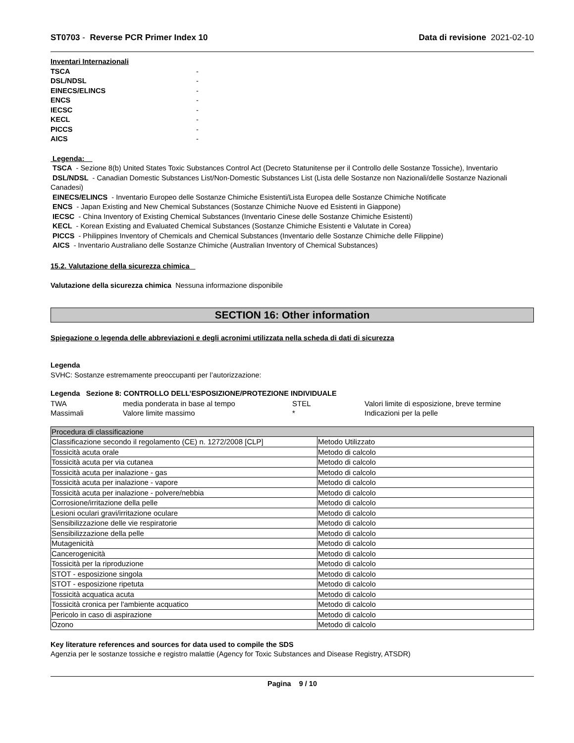ST0703 - Reverse PCR Primer Index 10 Data di revisione 2021-02-10
Inventari Internazionali TSCA - DSL/NDSL - EINECS/ELINCS - ENCS - IECSC - KECL - PICCS - AICS -
Legenda:
TSCA - Sezione 8(b) United States Toxic Substances Control Act (Decreto Statunitense per il Controllo delle Sostanze Tossiche), Inventario
DSL/NDSL - Canadian Domestic Substances List/Non-Domestic Substances List (Lista delle Sostanze non Nazionali/delle Sostanze Nazionali Canadesi)
EINECS/ELINCS - Inventario Europeo delle Sostanze Chimiche Esistenti/Lista Europea delle Sostanze Chimiche Notificate
ENCS - Japan Existing and New Chemical Substances (Sostanze Chimiche Nuove ed Esistenti in Giappone)
IECSC - China Inventory of Existing Chemical Substances (Inventario Cinese delle Sostanze Chimiche Esistenti)
KECL - Korean Existing and Evaluated Chemical Substances (Sostanze Chimiche Esistenti e Valutate in Corea)
PICCS - Philippines Inventory of Chemicals and Chemical Substances (Inventario delle Sostanze Chimiche delle Filippine)
AICS - Inventario Australiano delle Sostanze Chimiche (Australian Inventory of Chemical Substances)
15.2. Valutazione della sicurezza chimica
Valutazione della sicurezza chimica Nessuna informazione disponibile
SECTION 16: Other information
Spiegazione o legenda delle abbreviazioni e degli acronimi utilizzata nella scheda di dati di sicurezza
Legenda
SVHC: Sostanze estremamente preoccupanti per l’autorizzazione:
Legenda Sezione 8: CONTROLLO DELL’ESPOSIZIONE/PROTEZIONE INDIVIDUALE
| TWA | media ponderata in base al tempo | STEL | Valori limite di esposizione, breve termine |
| Massimali | Valore limite massimo | * | Indicazioni per la pelle |
| Procedura di classificazione | |
| Classificazione secondo il regolamento (CE) n. 1272/2008 [CLP] | Metodo Utilizzato |
| Tossicità acuta orale | Metodo di calcolo |
| Tossicità acuta per via cutanea | Metodo di calcolo |
| Tossicità acuta per inalazione - gas | Metodo di calcolo |
| Tossicità acuta per inalazione - vapore | Metodo di calcolo |
| Tossicità acuta per inalazione - polvere/nebbia | Metodo di calcolo |
| Corrosione/irritazione della pelle | Metodo di calcolo |
| Lesioni oculari gravi/irritazione oculare | Metodo di calcolo |
| Sensibilizzazione delle vie respiratorie | Metodo di calcolo |
| Sensibilizzazione della pelle | Metodo di calcolo |
| Mutagenicità | Metodo di calcolo |
| Cancerogenicità | Metodo di calcolo |
| Tossicità per la riproduzione | Metodo di calcolo |
| STOT - esposizione singola | Metodo di calcolo |
| STOT - esposizione ripetuta | Metodo di calcolo |
| Tossicità acquatica acuta | Metodo di calcolo |
| Tossicità cronica per l'ambiente acquatico | Metodo di calcolo |
| Pericolo in caso di aspirazione | Metodo di calcolo |
| Ozono | Metodo di calcolo |
Key literature references and sources for data used to compile the SDS
Agenzia per le sostanze tossiche e registro malattie (Agency for Toxic Substances and Disease Registry, ATSDR)
Pagina 9 / 10